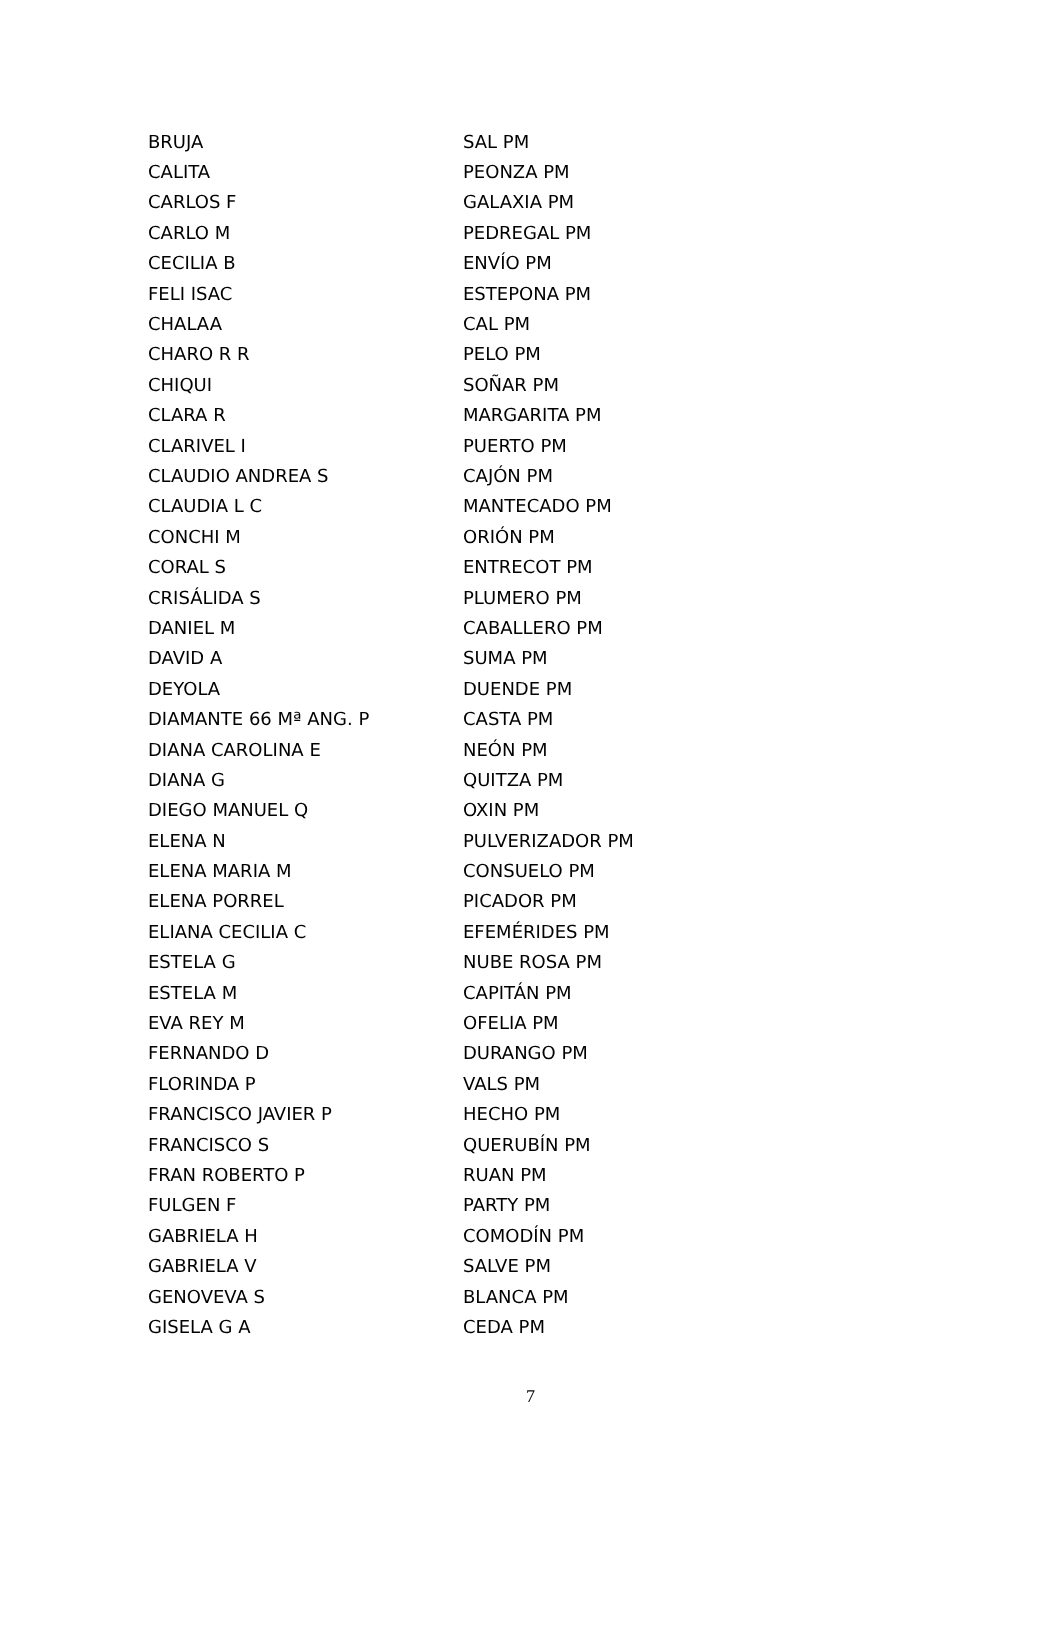| BRUJA | SAL PM |
| CALITA | PEONZA PM |
| CARLOS F | GALAXIA PM |
| CARLO M | PEDREGAL PM |
| CECILIA B | ENVÍO PM |
| FELI ISAC | ESTEPONA PM |
| CHALAA | CAL PM |
| CHARO R R | PELO PM |
| CHIQUI | SOÑAR PM |
| CLARA R | MARGARITA PM |
| CLARIVEL I | PUERTO PM |
| CLAUDIO ANDREA S | CAJÓN PM |
| CLAUDIA L C | MANTECADO PM |
| CONCHI M | ORIÓN PM |
| CORAL S | ENTRECOT PM |
| CRISÁLIDA S | PLUMERO PM |
| DANIEL M | CABALLERO PM |
| DAVID A | SUMA PM |
| DEYOLA | DUENDE PM |
| DIAMANTE 66 Mª ANG. P | CASTA PM |
| DIANA CAROLINA E | NEÓN PM |
| DIANA G | QUITZA PM |
| DIEGO MANUEL Q | OXIN PM |
| ELENA N | PULVERIZADOR PM |
| ELENA MARIA M | CONSUELO PM |
| ELENA PORREL | PICADOR PM |
| ELIANA CECILIA C | EFEMÉRIDES PM |
| ESTELA G | NUBE ROSA PM |
| ESTELA M | CAPITÁN PM |
| EVA REY M | OFELIA PM |
| FERNANDO D | DURANGO PM |
| FLORINDA P | VALS PM |
| FRANCISCO JAVIER P | HECHO PM |
| FRANCISCO S | QUERUBÍN PM |
| FRAN ROBERTO P | RUAN PM |
| FULGEN F | PARTY PM |
| GABRIELA H | COMODÍN PM |
| GABRIELA V | SALVE PM |
| GENOVEVA S | BLANCA PM |
| GISELA G A | CEDA PM |
7